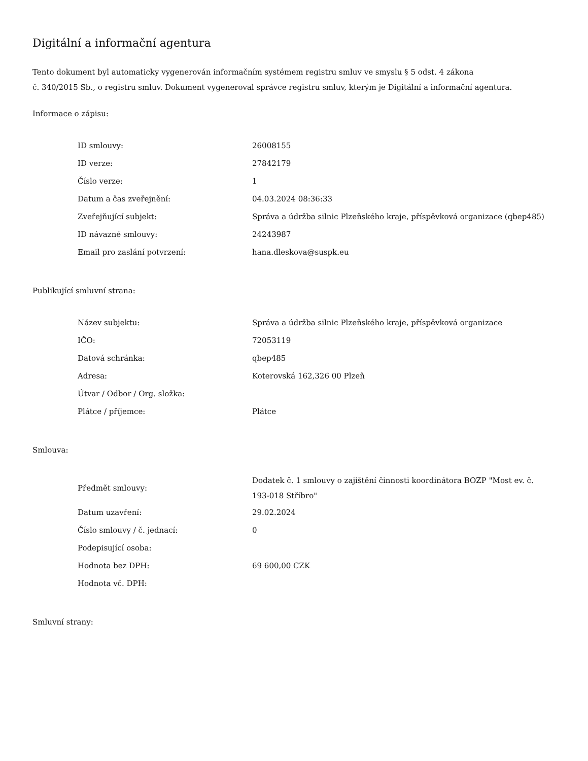Digitální a informační agentura
Tento dokument byl automaticky vygenerován informačním systémem registru smluv ve smyslu § 5 odst. 4 zákona
č. 340/2015 Sb., o registru smluv. Dokument vygeneroval správce registru smluv, kterým je Digitální a informační agentura.
Informace o zápisu:
| ID smlouvy: | 26008155 |
| ID verze: | 27842179 |
| Číslo verze: | 1 |
| Datum a čas zveřejnění: | 04.03.2024 08:36:33 |
| Zveřejňující subjekt: | Správa a údržba silnic Plzeňského kraje, příspěvková organizace (qbep485) |
| ID návazné smlouvy: | 24243987 |
| Email pro zaslání potvrzení: | hana.dleskova@suspk.eu |
Publikující smluvní strana:
| Název subjektu: | Správa a údržba silnic Plzeňského kraje, příspěvková organizace |
| IČO: | 72053119 |
| Datová schránka: | qbep485 |
| Adresa: | Koterovská 162,326 00 Plzeň |
| Útvar / Odbor / Org. složka: | |
| Plátce / příjemce: | Plátce |
Smlouva:
| Předmět smlouvy: | Dodatek č. 1 smlouvy o zajištění činnosti koordinátora BOZP "Most ev. č. 193-018 Stříbro" |
| Datum uzavření: | 29.02.2024 |
| Číslo smlouvy / č. jednací: | 0 |
| Podepisující osoba: | |
| Hodnota bez DPH: | 69 600,00 CZK |
| Hodnota vč. DPH: | |
Smluvní strany: